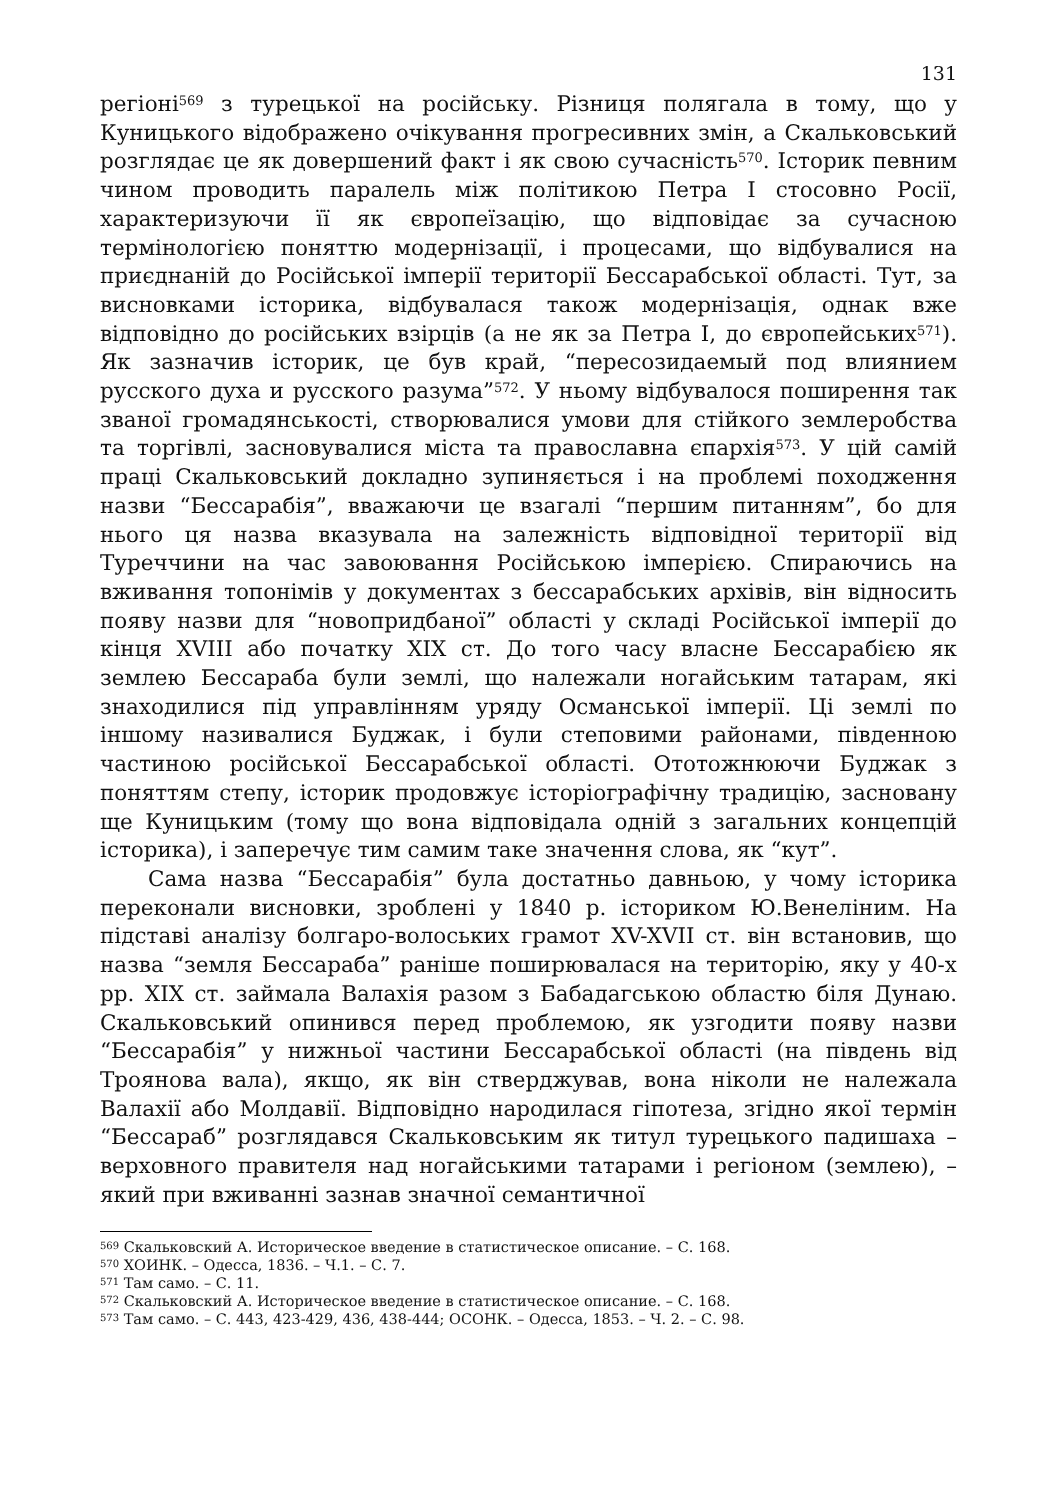131
регіоні<sup>569</sup> з турецької на російську. Різниця полягала в тому, що у Куницького відображено очікування прогресивних змін, а Скальковський розглядає це як довершений факт і як свою сучасність<sup>570</sup>. Історик певним чином проводить паралель між політикою Петра І стосовно Росії, характеризуючи її як європеїзацію, що відповідає за сучасною термінологією поняттю модернізації, і процесами, що відбувалися на приєднаній до Російської імперії території Бессарабської області. Тут, за висновками історика, відбувалася також модернізація, однак вже відповідно до російських взірців (а не як за Петра І, до європейських<sup>571</sup>). Як зазначив історик, це був край, “пересозидаемый под влиянием русского духа и русского разума”<sup>572</sup>. У ньому відбувалося поширення так званої громадянськості, створювалися умови для стійкого землеробства та торгівлі, засновувалися міста та православна єпархія<sup>573</sup>. У цій самій праці Скальковський докладно зупиняється і на проблемі походження назви “Бессарабія”, вважаючи це взагалі “першим питанням”, бо для нього ця назва вказувала на залежність відповідної території від Туреччини на час завоювання Російською імперією. Спираючись на вживання топонімів у документах з бессарабських архівів, він відносить появу назви для “новопридбаної” області у складі Російської імперії до кінця XVIII або початку XIX ст. До того часу власне Бессарабією як землею Бессараба були землі, що належали ногайським татарам, які знаходилися під управлінням уряду Османської імперії. Ці землі по іншому називалися Буджак, і були степовими районами, південною частиною російської Бессарабської області. Ототожнюючи Буджак з поняттям степу, історик продовжує історіографічну традицію, засновану ще Куницьким (тому що вона відповідала одній з загальних концепцій історика), і заперечує тим самим таке значення слова, як “кут”.
Сама назва “Бессарабія” була достатньо давньою, у чому історика переконали висновки, зроблені у 1840 р. істориком Ю.Венеліним. На підставі аналізу болгаро-волоських грамот XV-XVII ст. він встановив, що назва “земля Бессараба” раніше поширювалася на територію, яку у 40-х рр. XIX ст. займала Валахія разом з Бабадагською областю біля Дунаю. Скальковський опинився перед проблемою, як узгодити появу назви “Бессарабія” у нижньої частини Бессарабської області (на південь від Троянова вала), якщо, як він стверджував, вона ніколи не належала Валахії або Молдавії. Відповідно народилася гіпотеза, згідно якої термін “Бессараб” розглядався Скальковським як титул турецького падишаха – верховного правителя над ногайськими татарами і регіоном (землею), – який при вживанні зазнав значної семантичної
<sup>569</sup> Скальковский А. Историческое введение в статистическое описание. – С. 168.
<sup>570</sup> ХОИНК. – Одесса, 1836. – Ч.1. – С. 7.
<sup>571</sup> Там само. – С. 11.
<sup>572</sup> Скальковский А. Историческое введение в статистическое описание. – С. 168.
<sup>573</sup> Там само. – С. 443, 423-429, 436, 438-444; ОСОНК. – Одесса, 1853. – Ч. 2. – С. 98.